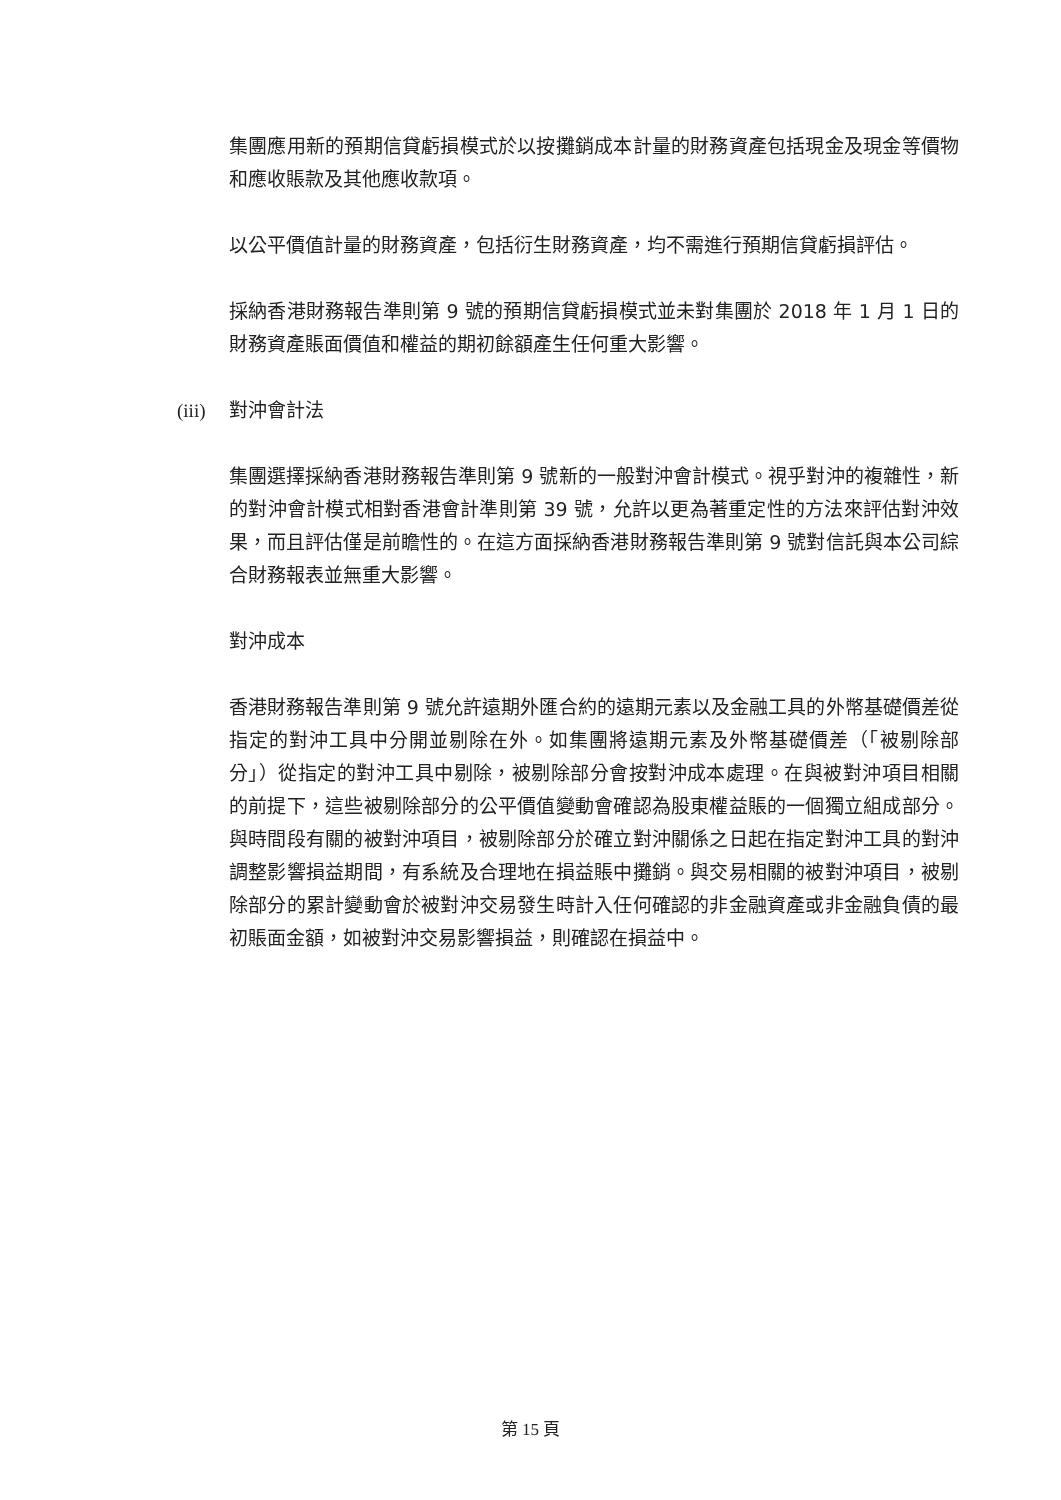集團應用新的預期信貸虧損模式於以按攤銷成本計量的財務資產包括現金及現金等價物和應收賬款及其他應收款項。
以公平價值計量的財務資產，包括衍生財務資產，均不需進行預期信貸虧損評估。
採納香港財務報告準則第 9 號的預期信貸虧損模式並未對集團於 2018 年 1 月 1 日的財務資產賬面價值和權益的期初餘額產生任何重大影響。
(iii) 對沖會計法
集團選擇採納香港財務報告準則第 9 號新的一般對沖會計模式。視乎對沖的複雜性，新的對沖會計模式相對香港會計準則第 39 號，允許以更為著重定性的方法來評估對沖效果，而且評估僅是前瞻性的。在這方面採納香港財務報告準則第 9 號對信託與本公司綜合財務報表並無重大影響。
對沖成本
香港財務報告準則第 9 號允許遠期外匯合約的遠期元素以及金融工具的外幣基礎價差從指定的對沖工具中分開並剔除在外。如集團將遠期元素及外幣基礎價差（「被剔除部分」）從指定的對沖工具中剔除，被剔除部分會按對沖成本處理。在與被對沖項目相關的前提下，這些被剔除部分的公平價值變動會確認為股東權益賬的一個獨立組成部分。與時間段有關的被對沖項目，被剔除部分於確立對沖關係之日起在指定對沖工具的對沖調整影響損益期間，有系統及合理地在損益賬中攤銷。與交易相關的被對沖項目，被剔除部分的累計變動會於被對沖交易發生時計入任何確認的非金融資產或非金融負債的最初賬面金額，如被對沖交易影響損益，則確認在損益中。
第 15 頁